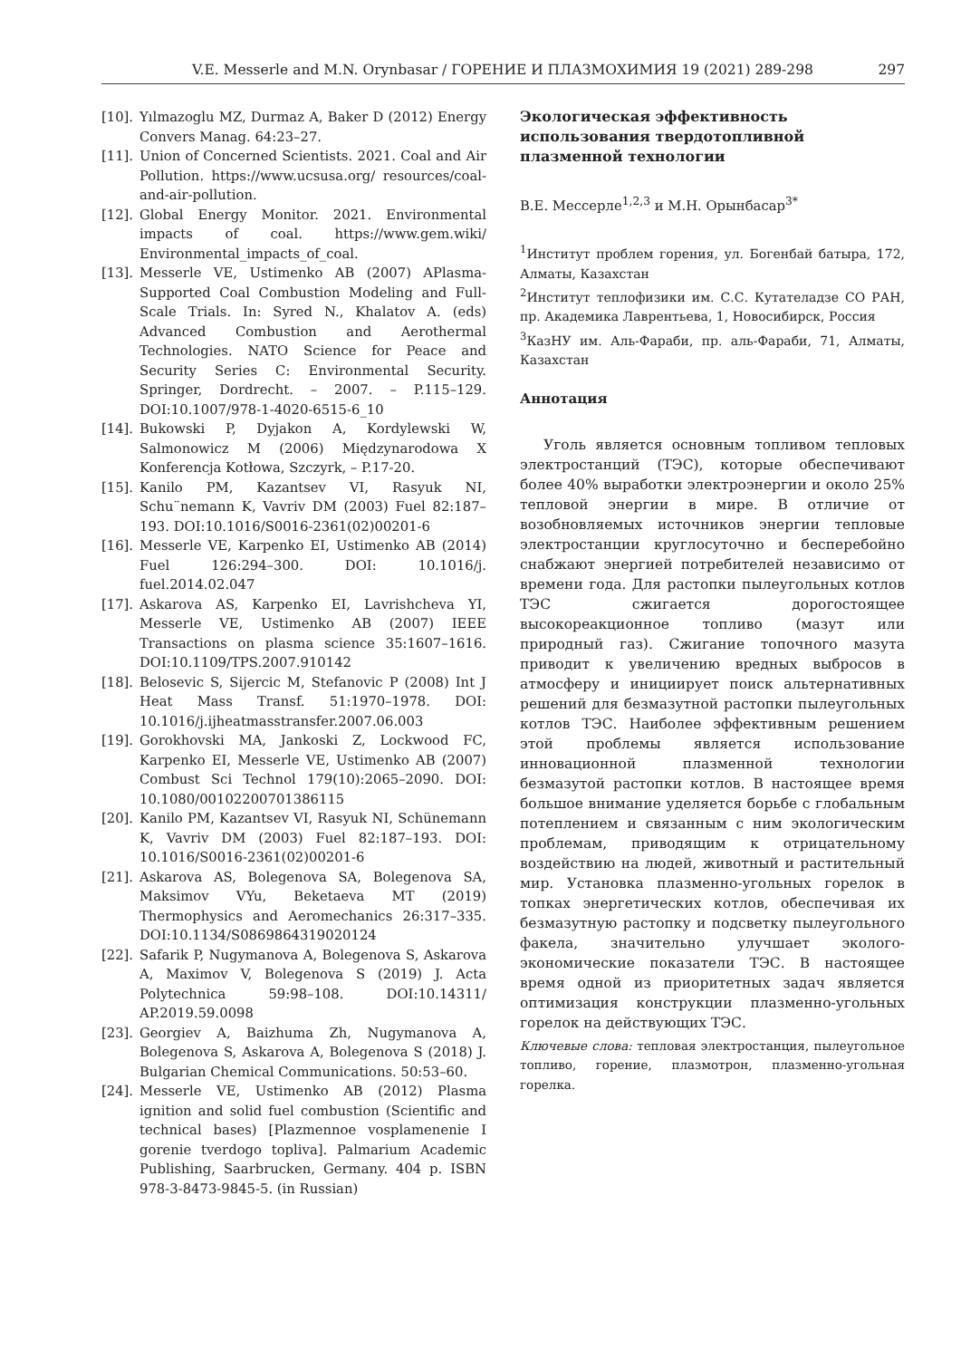V.E. Messerle and M.N. Orynbasar / ГОРЕНИЕ И ПЛАЗМОХИМИЯ 19 (2021) 289-298 297
[10]. Yılmazoglu MZ, Durmaz A, Baker D (2012) Energy Convers Manag. 64:23–27.
[11]. Union of Concerned Scientists. 2021. Coal and Air Pollution. https://www.ucsusa.org/ resources/coal-and-air-pollution.
[12]. Global Energy Monitor. 2021. Environmental impacts of coal. https://www.gem.wiki/ Environmental_impacts_of_coal.
[13]. Messerle VE, Ustimenko AB (2007) APlasma-Supported Coal Combustion Modeling and Full-Scale Trials. In: Syred N., Khalatov A. (eds) Advanced Combustion and Aerothermal Technologies. NATO Science for Peace and Security Series C: Environmental Security. Springer, Dordrecht. – 2007. – P.115–129. DOI:10.1007/978-1-4020-6515-6_10
[14]. Bukowski P, Dyjakon A, Kordylewski W, Salmonowicz M (2006) Międzynarodowa X Konferencja Kotłowa, Szczyrk, – P.17-20.
[15]. Kanilo PM, Kazantsev VI, Rasyuk NI, Schu¨nemann K, Vavriv DM (2003) Fuel 82:187–193. DOI:10.1016/S0016-2361(02)00201-6
[16]. Messerle VE, Karpenko EI, Ustimenko AB (2014) Fuel 126:294–300. DOI: 10.1016/j. fuel.2014.02.047
[17]. Askarova AS, Karpenko EI, Lavrishcheva YI, Messerle VE, Ustimenko AB (2007) IEEE Transactions on plasma science 35:1607–1616. DOI:10.1109/TPS.2007.910142
[18]. Belosevic S, Sijercic M, Stefanovic P (2008) Int J Heat Mass Transf. 51:1970–1978. DOI: 10.1016/j.ijheatmasstransfer.2007.06.003
[19]. Gorokhovski MA, Jankoski Z, Lockwood FC, Karpenko EI, Messerle VE, Ustimenko AB (2007) Combust Sci Technol 179(10):2065–2090. DOI: 10.1080/00102200701386115
[20]. Kanilo PM, Kazantsev VI, Rasyuk NI, Schünemann K, Vavriv DM (2003) Fuel 82:187–193. DOI: 10.1016/S0016-2361(02)00201-6
[21]. Askarova AS, Bolegenova SA, Bolegenova SA, Maksimov VYu, Beketaeva MT (2019) Thermophysics and Aeromechanics 26:317–335. DOI:10.1134/S0869864319020124
[22]. Safarik P, Nugymanova A, Bolegenova S, Askarova A, Maximov V, Bolegenova S (2019) J. Acta Polytechnica 59:98–108. DOI:10.14311/ AP.2019.59.0098
[23]. Georgiev A, Baizhuma Zh, Nugymanova A, Bolegenova S, Askarova A, Bolegenova S (2018) J. Bulgarian Chemical Communications. 50:53–60.
[24]. Messerle VE, Ustimenko AB (2012) Plasma ignition and solid fuel combustion (Scientific and technical bases) [Plazmennoe vosplamenenie I gorenie tverdogo topliva]. Palmarium Academic Publishing, Saarbrucken, Germany. 404 p. ISBN 978-3-8473-9845-5. (in Russian)
Экологическая эффективность использования твердотопливной плазменной технологии
В.Е. Мессерле<sup>1,2,3</sup> и М.Н. Орынбасар<sup>3*</sup>
<sup>1</sup> Институт проблем горения, ул. Богенбай батыра, 172, Алматы, Казахстан
<sup>2</sup> Институт теплофизики им. С.С. Кутателадзе СО РАН, пр. Академика Лаврентьева, 1, Новосибирск, Россия
<sup>3</sup> КазНУ им. Аль-Фараби, пр. аль-Фараби, 71, Алматы, Казахстан
Аннотация
Уголь является основным топливом тепловых электростанций (ТЭС), которые обеспечивают более 40% выработки электроэнергии и около 25% тепловой энергии в мире. В отличие от возобновляемых источников энергии тепловые электростанции круглосуточно и бесперебойно снабжают энергией потребителей независимо от времени года. Для растопки пылеугольных котлов ТЭС сжигается дорогостоящее высокореакционное топливо (мазут или природный газ). Сжигание топочного мазута приводит к увеличению вредных выбросов в атмосферу и инициирует поиск альтернативных решений для безмазутной растопки пылеугольных котлов ТЭС. Наиболее эффективным решением этой проблемы является использование инновационной плазменной технологии безмазутой растопки котлов. В настоящее время большое внимание уделяется борьбе с глобальным потеплением и связанным с ним экологическим проблемам, приводящим к отрицательному воздействию на людей, животный и растительный мир. Установка плазменно-угольных горелок в топках энергетических котлов, обеспечивая их безмазутную растопку и подсветку пылеугольного факела, значительно улучшает эколого-экономические показатели ТЭС. В настоящее время одной из приоритетных задач является оптимизация конструкции плазменно-угольных горелок на действующих ТЭС.
Ключевые слова: тепловая электростанция, пылеугольное топливо, горение, плазмотрон, плазменно-угольная горелка.